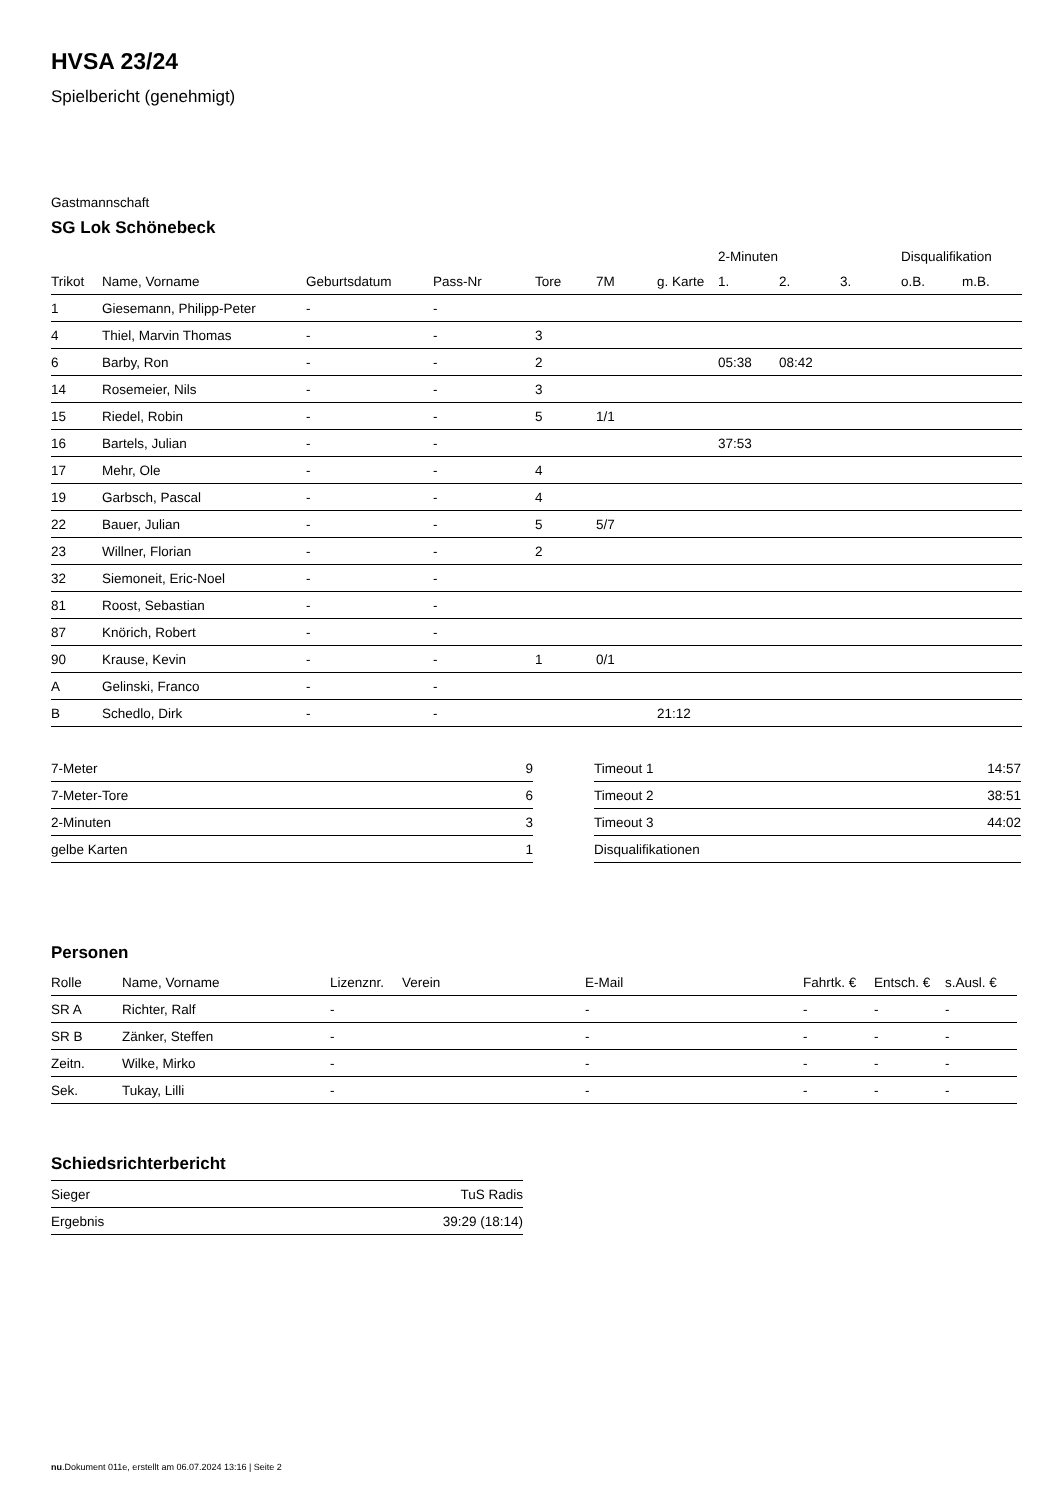HVSA 23/24
Spielbericht (genehmigt)
Gastmannschaft
SG Lok Schönebeck
| | | | | | | | 2-Minuten | | | Disqualifikation | |
| Trikot | Name, Vorname | Geburtsdatum | Pass-Nr | Tore | 7M | g. Karte | 1. | 2. | 3. | o.B. | m.B. |
| 1 | Giesemann, Philipp-Peter | - | - | | | | | | | | |
| 4 | Thiel, Marvin Thomas | - | - | 3 | | | | | | | |
| 6 | Barby, Ron | - | - | 2 | | | 05:38 | 08:42 | | | |
| 14 | Rosemeier, Nils | - | - | 3 | | | | | | | |
| 15 | Riedel, Robin | - | - | 5 | 1/1 | | | | | | |
| 16 | Bartels, Julian | - | - | | | | 37:53 | | | | |
| 17 | Mehr, Ole | - | - | 4 | | | | | | | |
| 19 | Garbsch, Pascal | - | - | 4 | | | | | | | |
| 22 | Bauer, Julian | - | - | 5 | 5/7 | | | | | | |
| 23 | Willner, Florian | - | - | 2 | | | | | | | |
| 32 | Siemoneit, Eric-Noel | - | - | | | | | | | | |
| 81 | Roost, Sebastian | - | - | | | | | | | | |
| 87 | Knörich, Robert | - | - | | | | | | | | |
| 90 | Krause, Kevin | - | - | 1 | 0/1 | | | | | | |
| A | Gelinski, Franco | - | - | | | | | | | | |
| B | Schedlo, Dirk | - | - | | | 21:12 | | | | | |
| 7-Meter | 9 |
| 7-Meter-Tore | 6 |
| 2-Minuten | 3 |
| gelbe Karten | 1 |
| Timeout 1 | 14:57 |
| Timeout 2 | 38:51 |
| Timeout 3 | 44:02 |
| Disqualifikationen | |
Personen
| Rolle | Name, Vorname | Lizenznr. | Verein | E-Mail | Fahrtk. € | Entsch. € | s.Ausl. € |
| --- | --- | --- | --- | --- | --- | --- | --- |
| SR A | Richter, Ralf | - | | - | - | - | - |
| SR B | Zänker, Steffen | - | | - | - | - | - |
| Zeitn. | Wilke, Mirko | - | | - | - | - | - |
| Sek. | Tukay, Lilli | - | | - | - | - | - |
Schiedsrichterbericht
| Sieger | TuS Radis |
| Ergebnis | 39:29 (18:14) |
nu.Dokument 011e, erstellt am 06.07.2024 13:16 | Seite 2